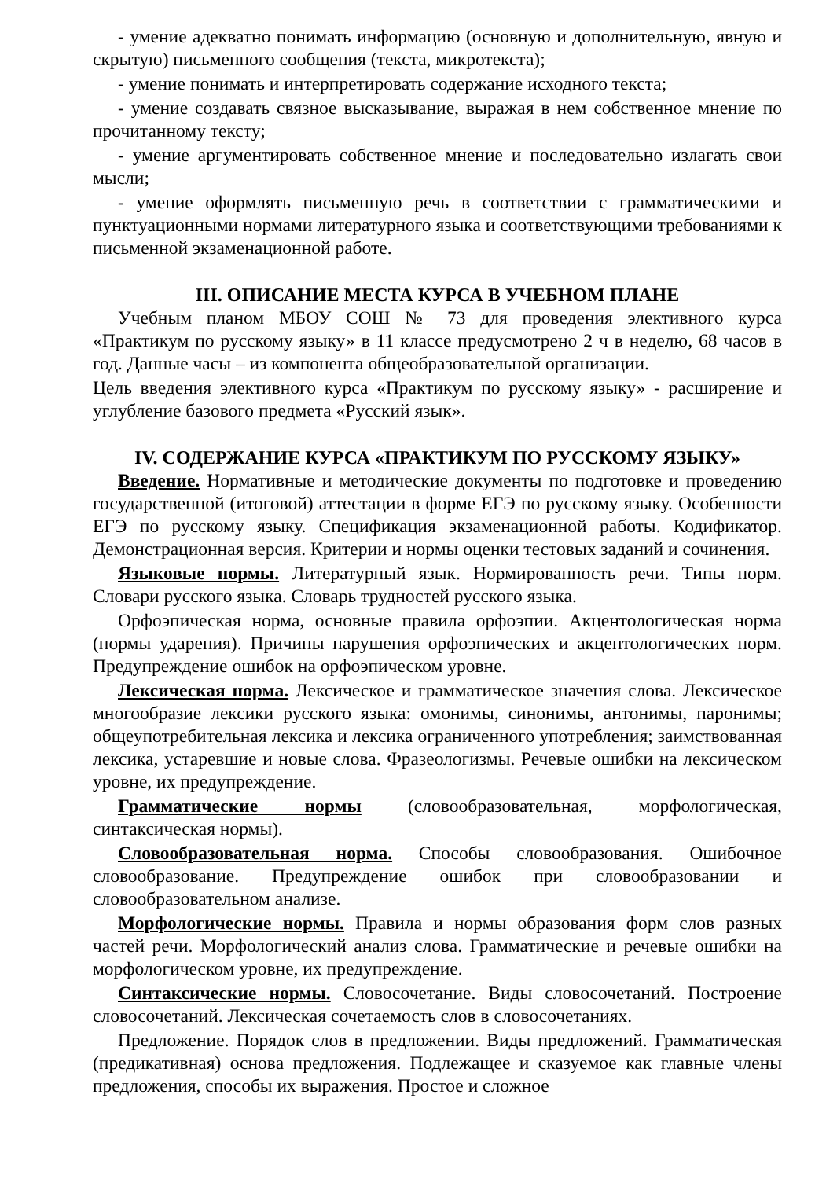- умение адекватно понимать информацию (основную и дополнительную, явную и скрытую) письменного сообщения (текста, микротекста);
- умение понимать и интерпретировать содержание исходного текста;
- умение создавать связное высказывание, выражая в нем собственное мнение по прочитанному тексту;
- умение аргументировать собственное мнение и последовательно излагать свои мысли;
- умение оформлять письменную речь в соответствии с грамматическими и пунктуационными нормами литературного языка и соответствующими требованиями к письменной экзаменационной работе.
III. ОПИСАНИЕ МЕСТА КУРСА В УЧЕБНОМ ПЛАНЕ
Учебным планом МБОУ СОШ № 73 для проведения элективного курса «Практикум по русскому языку» в 11 классе предусмотрено 2 ч в неделю, 68 часов в год. Данные часы – из компонента общеобразовательной организации.
Цель введения элективного курса «Практикум по русскому языку» - расширение и углубление базового предмета «Русский язык».
IV. СОДЕРЖАНИЕ КУРСА «ПРАКТИКУМ ПО РУССКОМУ ЯЗЫКУ»
Введение. Нормативные и методические документы по подготовке и проведению государственной (итоговой) аттестации в форме ЕГЭ по русскому языку. Особенности ЕГЭ по русскому языку. Спецификация экзаменационной работы. Кодификатор. Демонстрационная версия. Критерии и нормы оценки тестовых заданий и сочинения.
Языковые нормы. Литературный язык. Нормированность речи. Типы норм. Словари русского языка. Словарь трудностей русского языка.
Орфоэпическая норма, основные правила орфоэпии. Акцентологическая норма (нормы ударения). Причины нарушения орфоэпических и акцентологических норм. Предупреждение ошибок на орфоэпическом уровне.
Лексическая норма. Лексическое и грамматическое значения слова. Лексическое многообразие лексики русского языка: омонимы, синонимы, антонимы, паронимы; общеупотребительная лексика и лексика ограниченного употребления; заимствованная лексика, устаревшие и новые слова. Фразеологизмы. Речевые ошибки на лексическом уровне, их предупреждение.
Грамматические нормы (словообразовательная, морфологическая, синтаксическая нормы).
Словообразовательная норма. Способы словообразования. Ошибочное словообразование. Предупреждение ошибок при словообразовании и словообразовательном анализе.
Морфологические нормы. Правила и нормы образования форм слов разных частей речи. Морфологический анализ слова. Грамматические и речевые ошибки на морфологическом уровне, их предупреждение.
Синтаксические нормы. Словосочетание. Виды словосочетаний. Построение словосочетаний. Лексическая сочетаемость слов в словосочетаниях.
Предложение. Порядок слов в предложении. Виды предложений. Грамматическая (предикативная) основа предложения. Подлежащее и сказуемое как главные члены предложения, способы их выражения. Простое и сложное